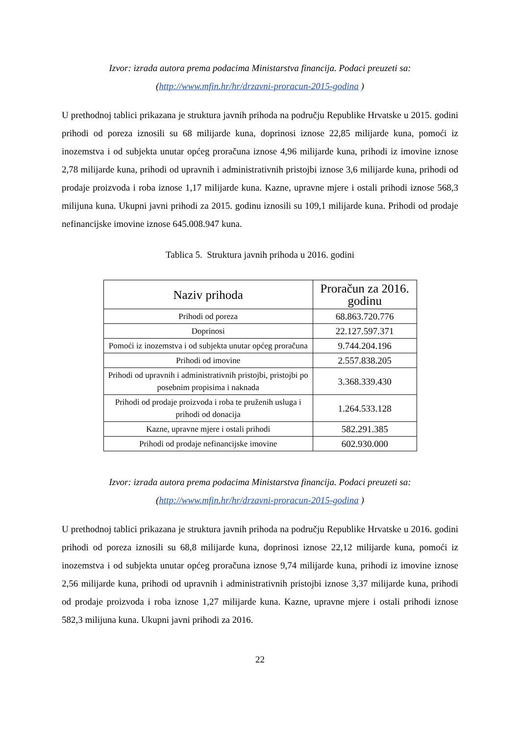Izvor: izrada autora prema podacima Ministarstva financija. Podaci preuzeti sa:
(http://www.mfin.hr/hr/drzavni-proracun-2015-godina )
U prethodnoj tablici prikazana je struktura javnih prihoda na području Republike Hrvatske u 2015. godini prihodi od poreza iznosili su 68 milijarde kuna, doprinosi iznose 22,85 milijarde kuna, pomoći iz inozemstva i od subjekta unutar općeg proračuna iznose 4,96 milijarde kuna, prihodi iz imovine iznose 2,78 milijarde kuna, prihodi od upravnih i administrativnih pristojbi iznose 3,6 milijarde kuna, prihodi od prodaje proizvoda i roba iznose 1,17 milijarde kuna. Kazne, upravne mjere i ostali prihodi iznose 568,3 milijuna kuna. Ukupni javni prihodi za 2015. godinu iznosili su 109,1 milijarde kuna. Prihodi od prodaje nefinancijske imovine iznose 645.008.947 kuna.
Tablica 5. Struktura javnih prihoda u 2016. godini
| Naziv prihoda | Proračun za 2016. godinu |
| --- | --- |
| Prihodi od poreza | 68.863.720.776 |
| Doprinosi | 22.127.597.371 |
| Pomoći iz inozemstva i od subjekta unutar općeg proračuna | 9.744.204.196 |
| Prihodi od imovine | 2.557.838.205 |
| Prihodi od upravnih i administrativnih pristojbi, pristojbi po posebnim propisima i naknada | 3.368.339.430 |
| Prihodi od prodaje proizvoda i roba te pruženih usluga i prihodi od donacija | 1.264.533.128 |
| Kazne, upravne mjere i ostali prihodi | 582.291.385 |
| Prihodi od prodaje nefinancijske imovine | 602.930.000 |
Izvor: izrada autora prema podacima Ministarstva financija. Podaci preuzeti sa:
(http://www.mfin.hr/hr/drzavni-proracun-2015-godina )
U prethodnoj tablici prikazana je struktura javnih prihoda na području Republike Hrvatske u 2016. godini prihodi od poreza iznosili su 68,8 milijarde kuna, doprinosi iznose 22,12 milijarde kuna, pomoći iz inozemstva i od subjekta unutar općeg proračuna iznose 9,74 milijarde kuna, prihodi iz imovine iznose 2,56 milijarde kuna, prihodi od upravnih i administrativnih pristojbi iznose 3,37 milijarde kuna, prihodi od prodaje proizvoda i roba iznose 1,27 milijarde kuna. Kazne, upravne mjere i ostali prihodi iznose 582,3 milijuna kuna. Ukupni javni prihodi za 2016.
22